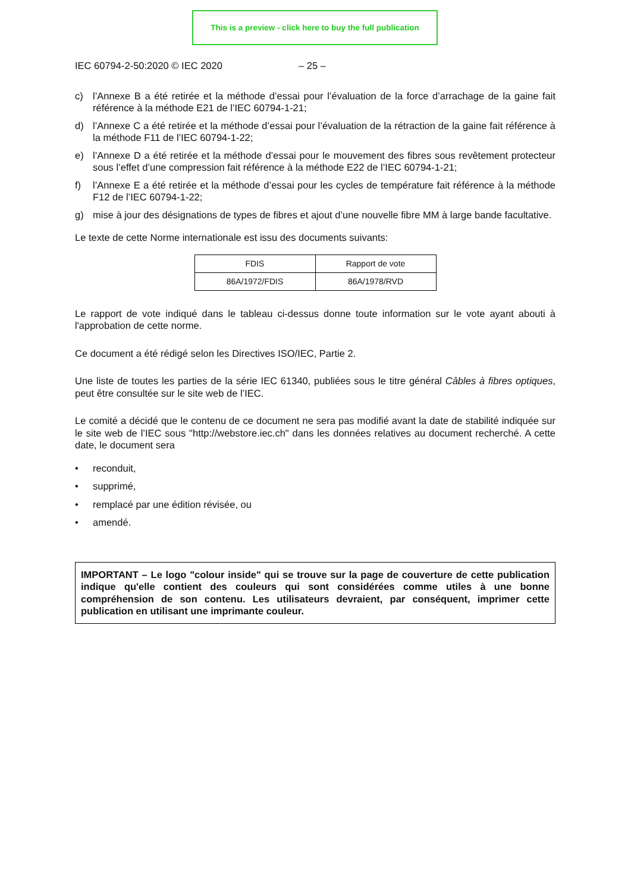This is a preview - click here to buy the full publication
IEC 60794-2-50:2020 © IEC 2020 – 25 –
c) l’Annexe B a été retirée et la méthode d’essai pour l’évaluation de la force d’arrachage de la gaine fait référence à la méthode E21 de l’IEC 60794-1-21;
d) l’Annexe C a été retirée et la méthode d’essai pour l’évaluation de la rétraction de la gaine fait référence à la méthode F11 de l’IEC 60794-1-22;
e) l’Annexe D a été retirée et la méthode d’essai pour le mouvement des fibres sous revêtement protecteur sous l’effet d’une compression fait référence à la méthode E22 de l’IEC 60794-1-21;
f) l’Annexe E a été retirée et la méthode d’essai pour les cycles de température fait référence à la méthode F12 de l’IEC 60794-1-22;
g) mise à jour des désignations de types de fibres et ajout d’une nouvelle fibre MM à large bande facultative.
Le texte de cette Norme internationale est issu des documents suivants:
| FDIS | Rapport de vote |
| 86A/1972/FDIS | 86A/1978/RVD |
Le rapport de vote indiqué dans le tableau ci-dessus donne toute information sur le vote ayant abouti à l'approbation de cette norme.
Ce document a été rédigé selon les Directives ISO/IEC, Partie 2.
Une liste de toutes les parties de la série IEC 61340, publiées sous le titre général Câbles à fibres optiques, peut être consultée sur le site web de l’IEC.
Le comité a décidé que le contenu de ce document ne sera pas modifié avant la date de stabilité indiquée sur le site web de l’IEC sous "http://webstore.iec.ch" dans les données relatives au document recherché. A cette date, le document sera
• reconduit,
• supprimé,
• remplacé par une édition révisée, ou
• amendé.
IMPORTANT – Le logo "colour inside" qui se trouve sur la page de couverture de cette publication indique qu'elle contient des couleurs qui sont considérées comme utiles à une bonne compréhension de son contenu. Les utilisateurs devraient, par conséquent, imprimer cette publication en utilisant une imprimante couleur.